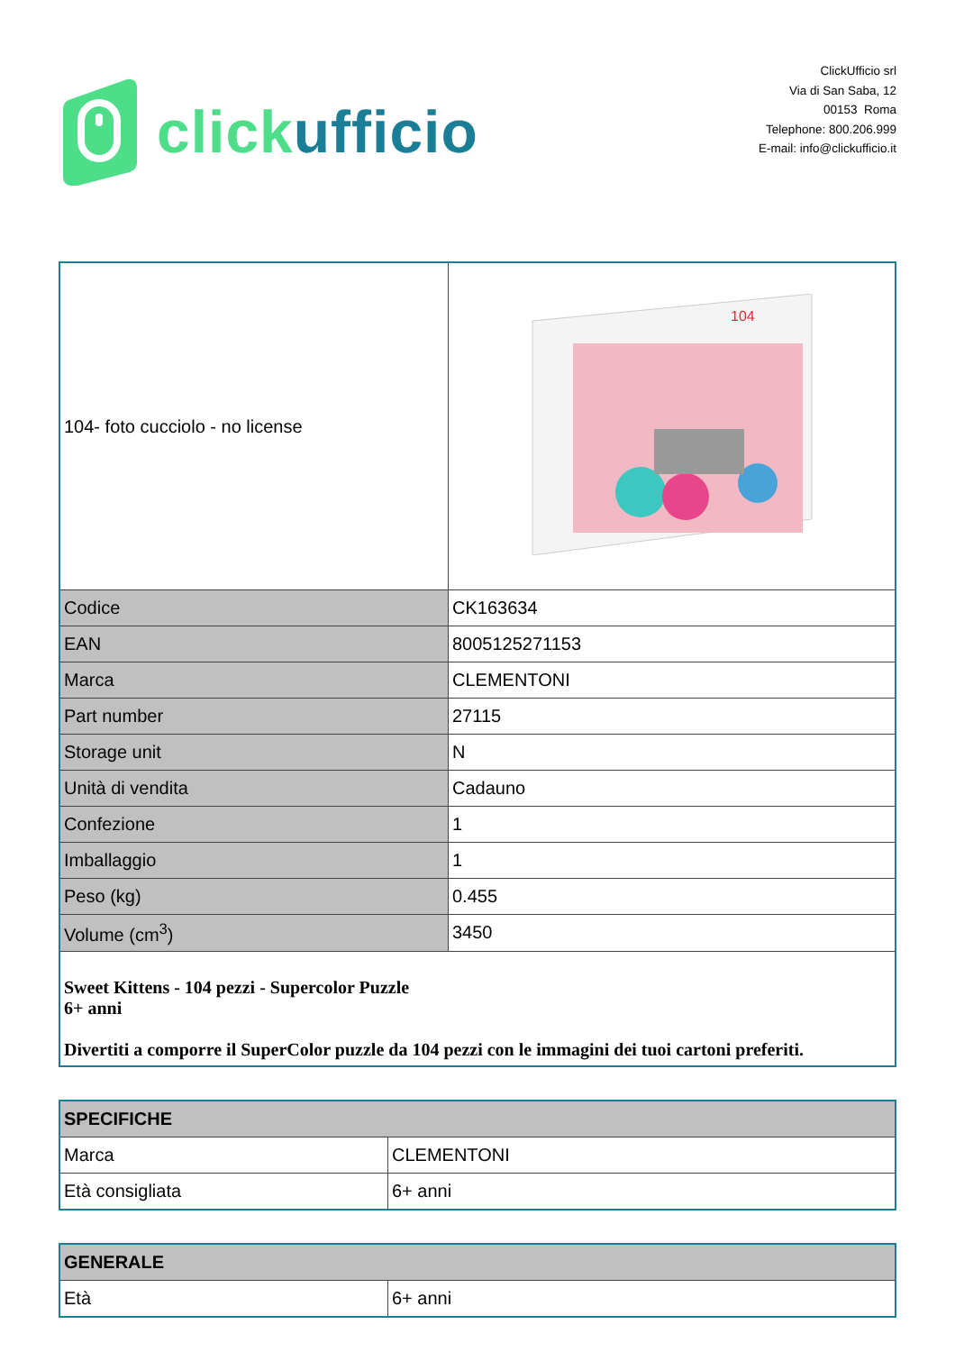click ufficio
ClickUfficio srl
Via di San Saba, 12
00153 Roma
Telephone: 800.206.999
E-mail: info@clickufficio.it
| 104- foto cucciolo - no license | 104 |
| Codice | CK163634 |
| EAN | 8005125271153 |
| Marca | CLEMENTONI |
| Part number | 27115 |
| Storage unit | N |
| Unità di vendita | Cadauno |
| Confezione | 1 |
| Imballaggio | 1 |
| Peso (kg) | 0.455 |
| Volume (cm<sup>3</sup>) | 3450 |
| Sweet Kittens - 104 pezzi - Supercolor Puzzle 6+ anni Divertiti a comporre il SuperColor puzzle da 104 pezzi con le immagini dei tuoi cartoni preferiti. | |
| SPECIFICHE | |
| Marca | CLEMENTONI |
| Età consigliata | 6+ anni |
| GENERALE | |
| Età | 6+ anni |